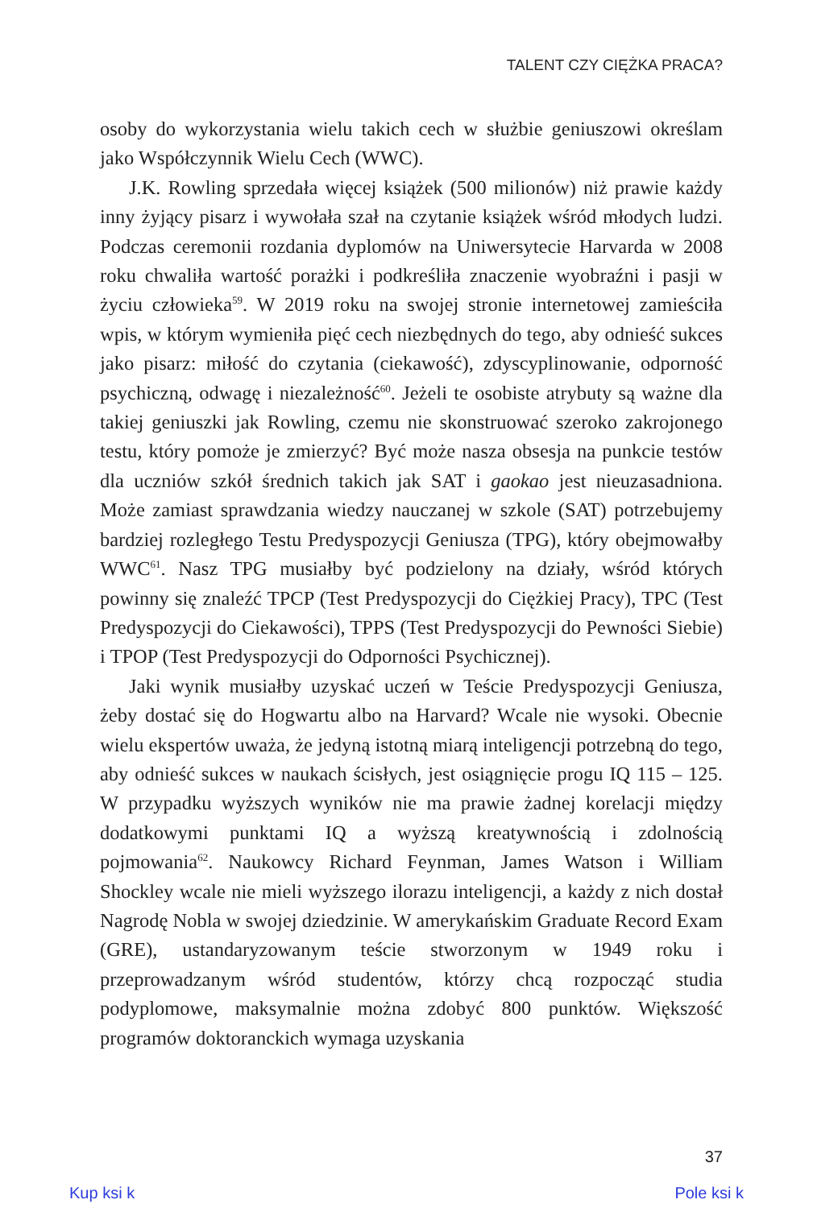TALENT CZY CIĘŻKA PRACA?
osoby do wykorzystania wielu takich cech w służbie geniuszowi określam jako Współczynnik Wielu Cech (WWC).
J.K. Rowling sprzedała więcej książek (500 milionów) niż prawie każdy inny żyjący pisarz i wywołała szał na czytanie książek wśród młodych ludzi. Podczas ceremonii rozdania dyplomów na Uniwersytecie Harvarda w 2008 roku chwaliła wartość porażki i podkreśliła znaczenie wyobraźni i pasji w życiu człowieka<sup>59</sup>. W 2019 roku na swojej stronie internetowej zamieściła wpis, w którym wymieniła pięć cech niezbędnych do tego, aby odnieść sukces jako pisarz: miłość do czytania (ciekawość), zdyscyplinowanie, odporność psychiczną, odwagę i niezależność<sup>60</sup>. Jeżeli te osobiste atrybuty są ważne dla takiej geniuszki jak Rowling, czemu nie skonstruować szeroko zakrojonego testu, który pomoże je zmierzyć? Być może nasza obsesja na punkcie testów dla uczniów szkół średnich takich jak SAT i gaokao jest nieuzasadniona. Może zamiast sprawdzania wiedzy nauczanej w szkole (SAT) potrzebujemy bardziej rozległego Testu Predyspozycji Geniusza (TPG), który obejmowałby WWC<sup>61</sup>. Nasz TPG musiałby być podzielony na działy, wśród których powinny się znaleźć TPCP (Test Predyspozycji do Ciężkiej Pracy), TPC (Test Predyspozycji do Ciekawości), TPPS (Test Predyspozycji do Pewności Siebie) i TPOP (Test Predyspozycji do Odporności Psychicznej).
Jaki wynik musiałby uzyskać uczeń w Teście Predyspozycji Geniusza, żeby dostać się do Hogwartu albo na Harvard? Wcale nie wysoki. Obecnie wielu ekspertów uważa, że jedyną istotną miarą inteligencji potrzebną do tego, aby odnieść sukces w naukach ścisłych, jest osiągnięcie progu IQ 115 – 125. W przypadku wyższych wyników nie ma prawie żadnej korelacji między dodatkowymi punktami IQ a wyższą kreatywnością i zdolnością pojmowania<sup>62</sup>. Naukowcy Richard Feynman, James Watson i William Shockley wcale nie mieli wyższego ilorazu inteligencji, a każdy z nich dostał Nagrodę Nobla w swojej dziedzinie. W amerykańskim Graduate Record Exam (GRE), ustandaryzowanym teście stworzonym w 1949 roku i przeprowadzanym wśród studentów, którzy chcą rozpocząć studia podyplomowe, maksymalnie można zdobyć 800 punktów. Większość programów doktoranckich wymaga uzyskania
37
Kup ksi k Pole ksi k